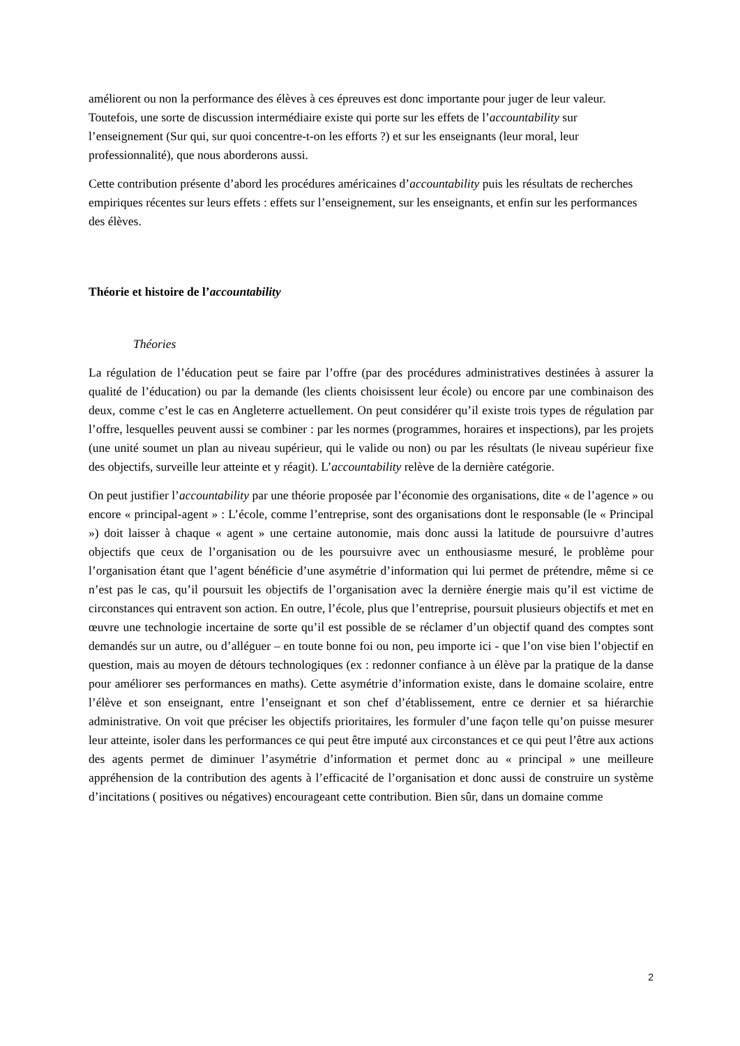améliorent ou non la performance des élèves à ces épreuves est donc importante pour juger de leur valeur. Toutefois, une sorte de discussion intermédiaire existe qui porte sur les effets de l’accountability sur l’enseignement (Sur qui, sur quoi concentre-t-on les efforts ?) et sur les enseignants (leur moral, leur professionnalité), que nous aborderons aussi.
Cette contribution présente d’abord les procédures américaines d’accountability puis les résultats de recherches empiriques récentes sur leurs effets : effets sur l’enseignement, sur les enseignants, et enfin sur les performances des élèves.
Théorie et histoire de l’accountability
Théories
La régulation de l’éducation peut se faire par l’offre (par des procédures administratives destinées à assurer la qualité de l’éducation) ou par la demande (les clients choisissent leur école) ou encore par une combinaison des deux, comme c’est le cas en Angleterre actuellement. On peut considérer qu’il existe trois types de régulation par l’offre, lesquelles peuvent aussi se combiner : par les normes (programmes, horaires et inspections), par les projets (une unité soumet un plan au niveau supérieur, qui le valide ou non) ou par les résultats (le niveau supérieur fixe des objectifs, surveille leur atteinte et y réagit). L’accountability relève de la dernière catégorie.
On peut justifier l’accountability par une théorie proposée par l’économie des organisations, dite « de l’agence » ou encore « principal-agent » : L’école, comme l’entreprise, sont des organisations dont le responsable (le « Principal ») doit laisser à chaque « agent » une certaine autonomie, mais donc aussi la latitude de poursuivre d’autres objectifs que ceux de l’organisation ou de les poursuivre avec un enthousiasme mesuré, le problème pour l’organisation étant que l’agent bénéficie d’une asymétrie d’information qui lui permet de prétendre, même si ce n’est pas le cas, qu’il poursuit les objectifs de l’organisation avec la dernière énergie mais qu’il est victime de circonstances qui entravent son action. En outre, l’école, plus que l’entreprise, poursuit plusieurs objectifs et met en œuvre une technologie incertaine de sorte qu’il est possible de se réclamer d’un objectif quand des comptes sont demandés sur un autre, ou d’alléguer – en toute bonne foi ou non, peu importe ici - que l’on vise bien l’objectif en question, mais au moyen de détours technologiques (ex : redonner confiance à un élève par la pratique de la danse pour améliorer ses performances en maths). Cette asymétrie d’information existe, dans le domaine scolaire, entre l’élève et son enseignant, entre l’enseignant et son chef d’établissement, entre ce dernier et sa hiérarchie administrative. On voit que préciser les objectifs prioritaires, les formuler d’une façon telle qu’on puisse mesurer leur atteinte, isoler dans les performances ce qui peut être imputé aux circonstances et ce qui peut l’être aux actions des agents permet de diminuer l’asymétrie d’information et permet donc au « principal » une meilleure appréhension de la contribution des agents à l’efficacité de l’organisation et donc aussi de construire un système d’incitations ( positives ou négatives) encourageant cette contribution. Bien sûr, dans un domaine comme
2